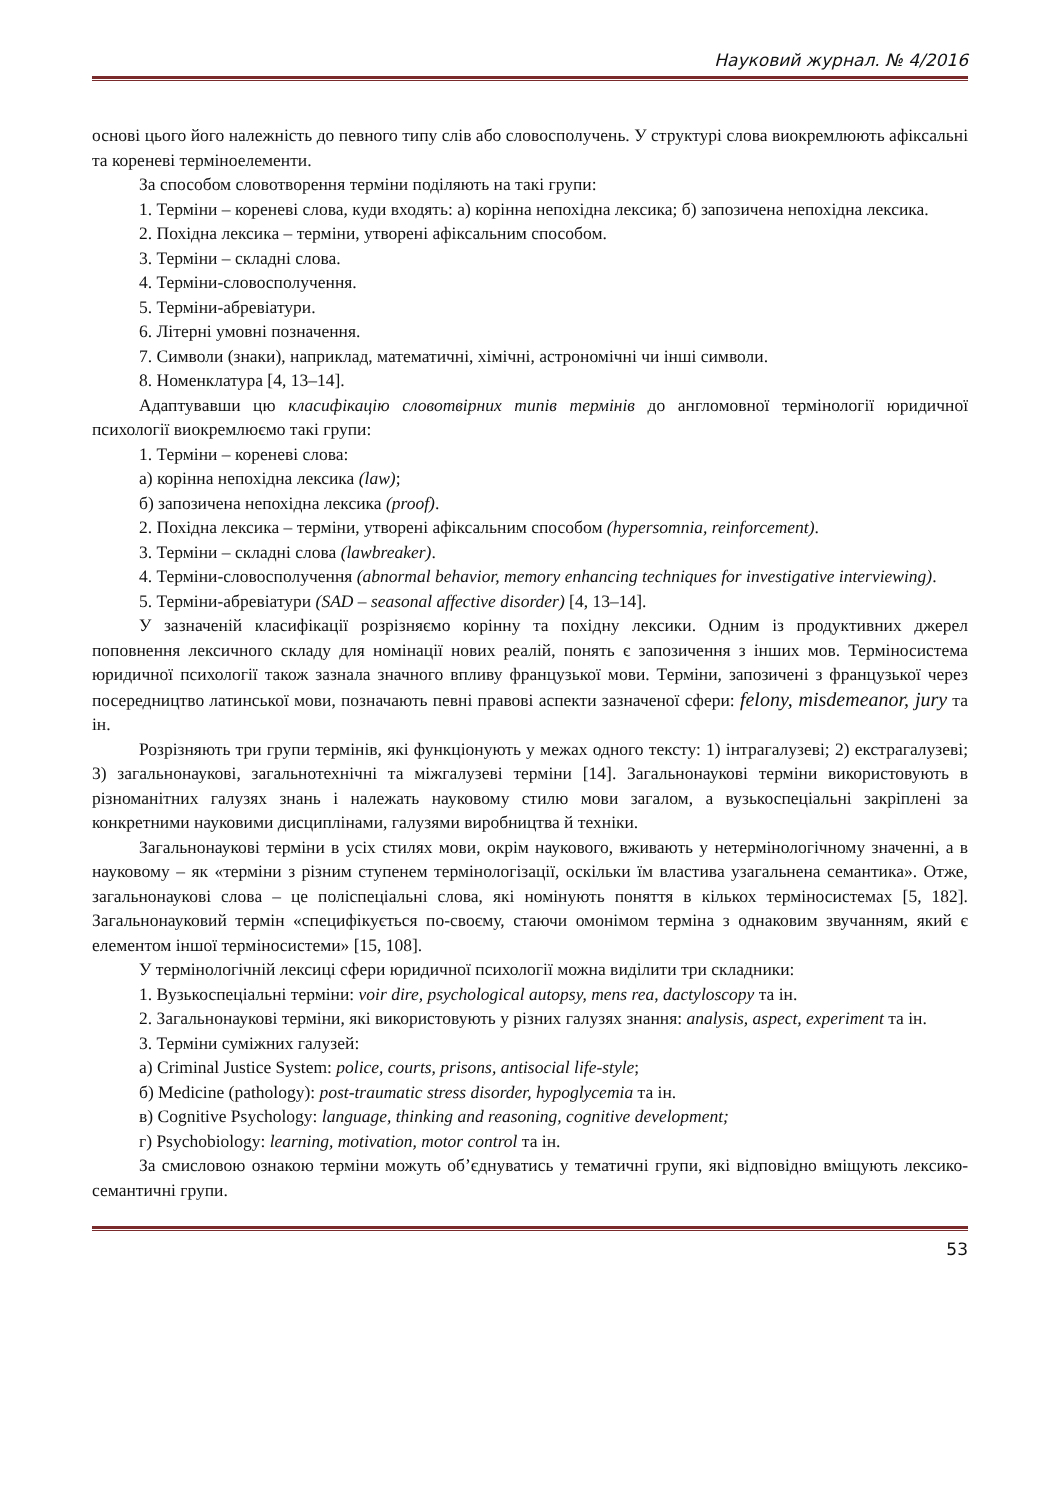Науковий журнал. № 4/2016
основі цього його належність до певного типу слів або словосполучень. У структурі слова виокремлюють афіксальні та кореневі терміноелементи.
За способом словотворення терміни поділяють на такі групи:
1. Терміни – кореневі слова, куди входять: а) корінна непохідна лексика; б) запозичена непохідна лексика.
2. Похідна лексика – терміни, утворені афіксальним способом.
3. Терміни – складні слова.
4. Терміни-словосполучення.
5. Терміни-абревіатури.
6. Літерні умовні позначення.
7. Символи (знаки), наприклад, математичні, хімічні, астрономічні чи інші символи.
8. Номенклатура [4, 13–14].
Адаптувавши цю класифікацію словотвірних типів термінів до англомовної термінології юридичної психології виокремлюємо такі групи:
1. Терміни – кореневі слова:
а) корінна непохідна лексика (law);
б) запозичена непохідна лексика (proof).
2. Похідна лексика – терміни, утворені афіксальним способом (hypersomnia, reinforcement).
3. Терміни – складні слова (lawbreaker).
4. Терміни-словосполучення (abnormal behavior, memory enhancing techniques for investigative interviewing).
5. Терміни-абревіатури (SAD – seasonal affective disorder) [4, 13–14].
У зазначеній класифікації розрізняємо корінну та похідну лексики. Одним із продуктивних джерел поповнення лексичного складу для номінації нових реалій, понять є запозичення з інших мов. Терміносистема юридичної психології також зазнала значного впливу французької мови. Терміни, запозичені з французької через посередництво латинської мови, позначають певні правові аспекти зазначеної сфери: felony, misdemeanor, jury та ін.
Розрізняють три групи термінів, які функціонують у межах одного тексту: 1) інтрагалузеві; 2) екстрагалузеві; 3) загальнонаукові, загальнотехнічні та міжгалузеві терміни [14]. Загальнонаукові терміни використовують в різноманітних галузях знань і належать науковому стилю мови загалом, а вузькоспеціальні закріплені за конкретними науковими дисциплінами, галузями виробництва й техніки.
Загальнонаукові терміни в усіх стилях мови, окрім наукового, вживають у нетермінологічному значенні, а в науковому – як «терміни з різним ступенем термінологізації, оскільки їм властива узагальнена семантика». Отже, загальнонаукові слова – це поліспеціальні слова, які номінують поняття в кількох терміносистемах [5, 182]. Загальнонауковий термін «специфікується по-своєму, стаючи омонімом терміна з однаковим звучанням, який є елементом іншої терміносистеми» [15, 108].
У термінологічній лексиці сфери юридичної психології можна виділити три складники:
1. Вузькоспеціальні терміни: voir dire, psychological autopsy, mens rea, dactyloscopy та ін.
2. Загальнонаукові терміни, які використовують у різних галузях знання: analysis, aspect, experiment та ін.
3. Терміни суміжних галузей:
а) Criminal Justice System: police, courts, prisons, antisocial life-style;
б) Medicine (pathology): post-traumatic stress disorder, hypoglycemia та ін.
в) Cognitive Psychology: language, thinking and reasoning, cognitive development;
г) Psychobiology: learning, motivation, motor control та ін.
За смисловою ознакою терміни можуть об’єднуватись у тематичні групи, які відповідно вміщують лексико-семантичні групи.
53